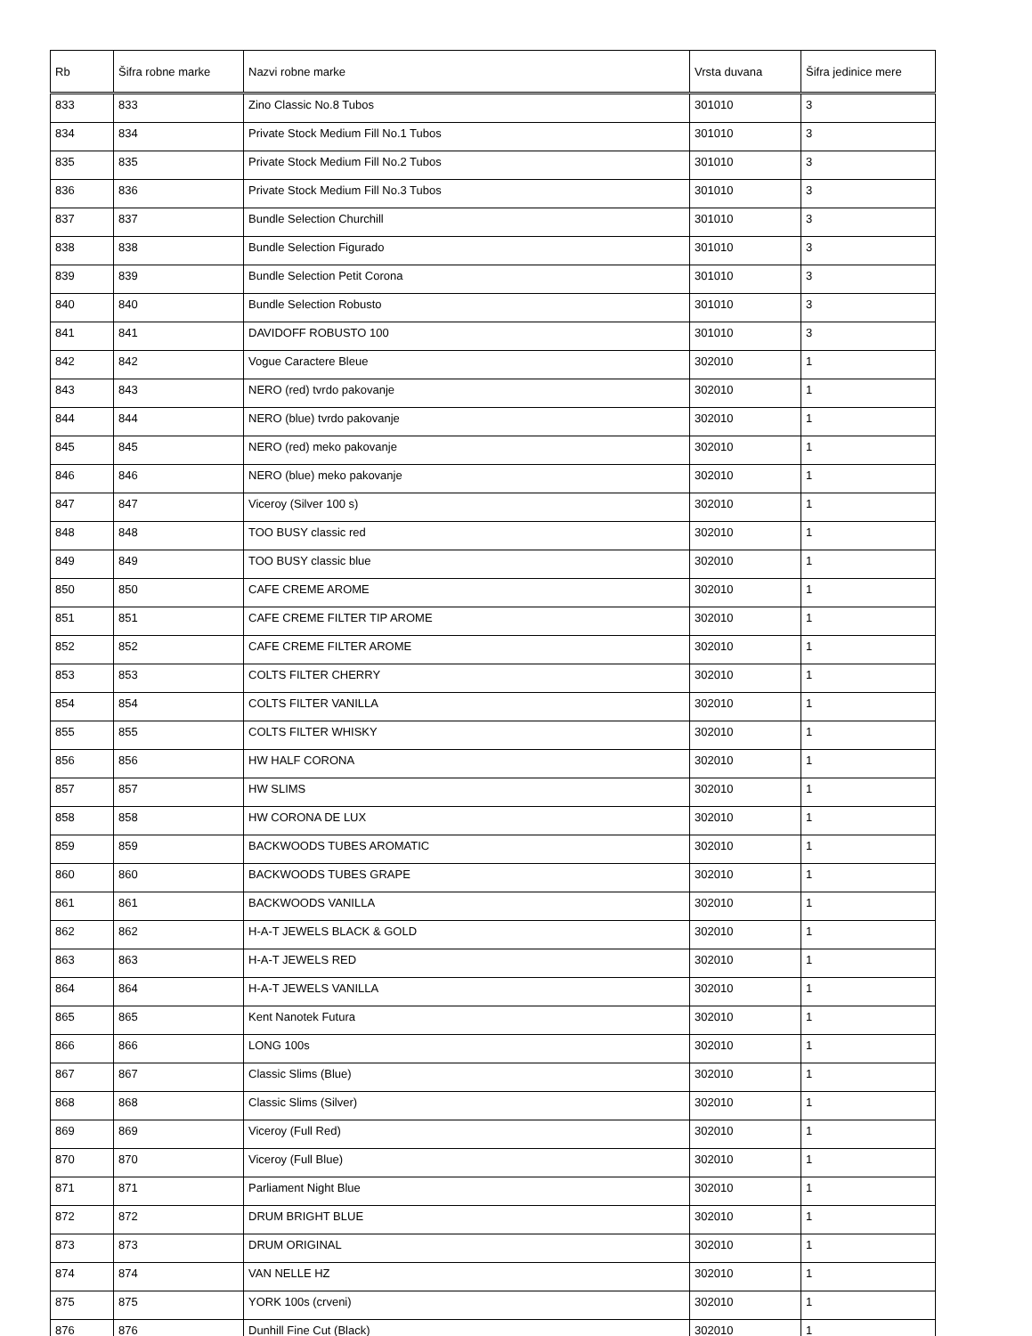| Rb | Šifra robne marke | Nazvi robne marke | Vrsta duvana | Šifra jedinice mere |
| --- | --- | --- | --- | --- |
| 833 | 833 | Zino Classic No.8 Tubos | 301010 | 3 |
| 834 | 834 | Private Stock Medium Fill No.1 Tubos | 301010 | 3 |
| 835 | 835 | Private Stock Medium Fill No.2 Tubos | 301010 | 3 |
| 836 | 836 | Private Stock Medium Fill No.3 Tubos | 301010 | 3 |
| 837 | 837 | Bundle Selection Churchill | 301010 | 3 |
| 838 | 838 | Bundle Selection Figurado | 301010 | 3 |
| 839 | 839 | Bundle Selection Petit Corona | 301010 | 3 |
| 840 | 840 | Bundle Selection Robusto | 301010 | 3 |
| 841 | 841 | DAVIDOFF ROBUSTO 100 | 301010 | 3 |
| 842 | 842 | Vogue Caractere Bleue | 302010 | 1 |
| 843 | 843 | NERO (red) tvrdo pakovanje | 302010 | 1 |
| 844 | 844 | NERO (blue) tvrdo pakovanje | 302010 | 1 |
| 845 | 845 | NERO (red) meko pakovanje | 302010 | 1 |
| 846 | 846 | NERO (blue) meko pakovanje | 302010 | 1 |
| 847 | 847 | Viceroy (Silver 100 s) | 302010 | 1 |
| 848 | 848 | TOO BUSY classic red | 302010 | 1 |
| 849 | 849 | TOO BUSY classic blue | 302010 | 1 |
| 850 | 850 | CAFE CREME AROME | 302010 | 1 |
| 851 | 851 | CAFE CREME FILTER TIP AROME | 302010 | 1 |
| 852 | 852 | CAFE CREME FILTER AROME | 302010 | 1 |
| 853 | 853 | COLTS FILTER CHERRY | 302010 | 1 |
| 854 | 854 | COLTS FILTER VANILLA | 302010 | 1 |
| 855 | 855 | COLTS FILTER WHISKY | 302010 | 1 |
| 856 | 856 | HW HALF CORONA | 302010 | 1 |
| 857 | 857 | HW SLIMS | 302010 | 1 |
| 858 | 858 | HW CORONA DE LUX | 302010 | 1 |
| 859 | 859 | BACKWOODS TUBES AROMATIC | 302010 | 1 |
| 860 | 860 | BACKWOODS TUBES GRAPE | 302010 | 1 |
| 861 | 861 | BACKWOODS VANILLA | 302010 | 1 |
| 862 | 862 | H-A-T JEWELS BLACK & GOLD | 302010 | 1 |
| 863 | 863 | H-A-T JEWELS RED | 302010 | 1 |
| 864 | 864 | H-A-T JEWELS VANILLA | 302010 | 1 |
| 865 | 865 | Kent Nanotek Futura | 302010 | 1 |
| 866 | 866 | LONG 100s | 302010 | 1 |
| 867 | 867 | Classic Slims (Blue) | 302010 | 1 |
| 868 | 868 | Classic Slims (Silver) | 302010 | 1 |
| 869 | 869 | Viceroy (Full Red) | 302010 | 1 |
| 870 | 870 | Viceroy (Full Blue) | 302010 | 1 |
| 871 | 871 | Parliament Night Blue | 302010 | 1 |
| 872 | 872 | DRUM BRIGHT BLUE | 302010 | 1 |
| 873 | 873 | DRUM ORIGINAL | 302010 | 1 |
| 874 | 874 | VAN NELLE HZ | 302010 | 1 |
| 875 | 875 | YORK 100s (crveni) | 302010 | 1 |
| 876 | 876 | Dunhill Fine Cut (Black) | 302010 | 1 |